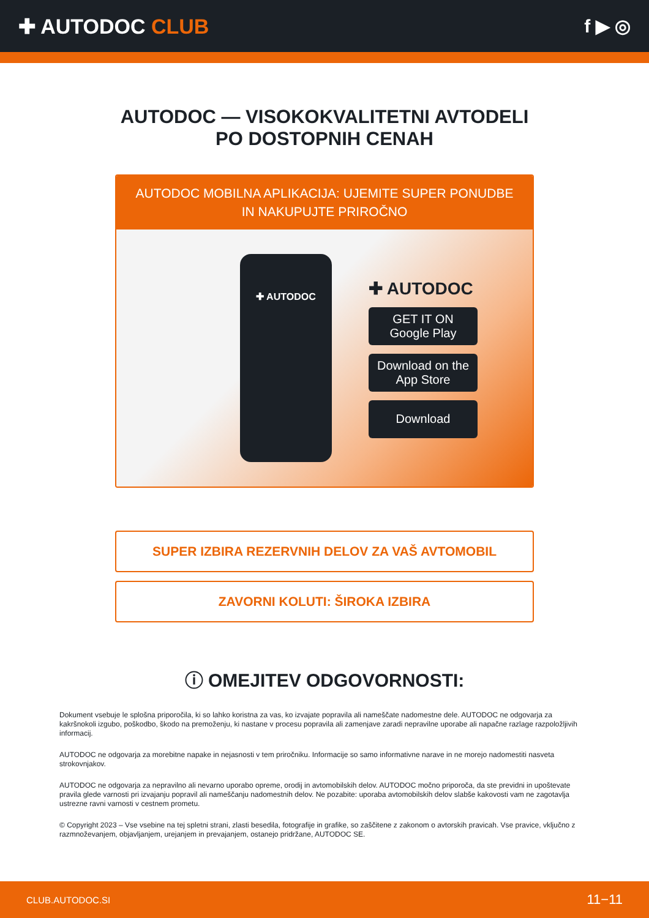✚ AUTODOC CLUB f ▶ ◎
AUTODOC — VISOKOKVALITETNI AVTODELI PO DOSTOPNIH CENAH
AUTODOC MOBILNA APLIKACIJA: UJEMITE SUPER PONUDBE IN NAKUPUJTE PRIROČNO
✚ AUTODOC
✚ AUTODOC
GET IT ON
Google Play
Download on the
App Store
Download
SUPER IZBIRA REZERVNIH DELOV ZA VAŠ AVTOMOBIL
ZAVORNI KOLUTI: ŠIROKA IZBIRA
ⓘ OMEJITEV ODGOVORNOSTI:
Dokument vsebuje le splošna priporočila, ki so lahko koristna za vas, ko izvajate popravila ali nameščate nadomestne dele. AUTODOC ne odgovarja za kakršnokoli izgubo, poškodbo, škodo na premoženju, ki nastane v procesu popravila ali zamenjave zaradi nepravilne uporabe ali napačne razlage razpoložljivih informacij.
AUTODOC ne odgovarja za morebitne napake in nejasnosti v tem priročniku. Informacije so samo informativne narave in ne morejo nadomestiti nasveta strokovnjakov.
AUTODOC ne odgovarja za nepravilno ali nevarno uporabo opreme, orodij in avtomobilskih delov. AUTODOC močno priporoča, da ste previdni in upoštevate pravila glede varnosti pri izvajanju popravil ali nameščanju nadomestnih delov. Ne pozabite: uporaba avtomobilskih delov slabše kakovosti vam ne zagotavlja ustrezne ravni varnosti v cestnem prometu.
© Copyright 2023 – Vse vsebine na tej spletni strani, zlasti besedila, fotografije in grafike, so zaščitene z zakonom o avtorskih pravicah. Vse pravice, vključno z razmnoževanjem, objavljanjem, urejanjem in prevajanjem, ostanejo pridržane, AUTODOC SE.
CLUB.AUTODOC.SI 11−11